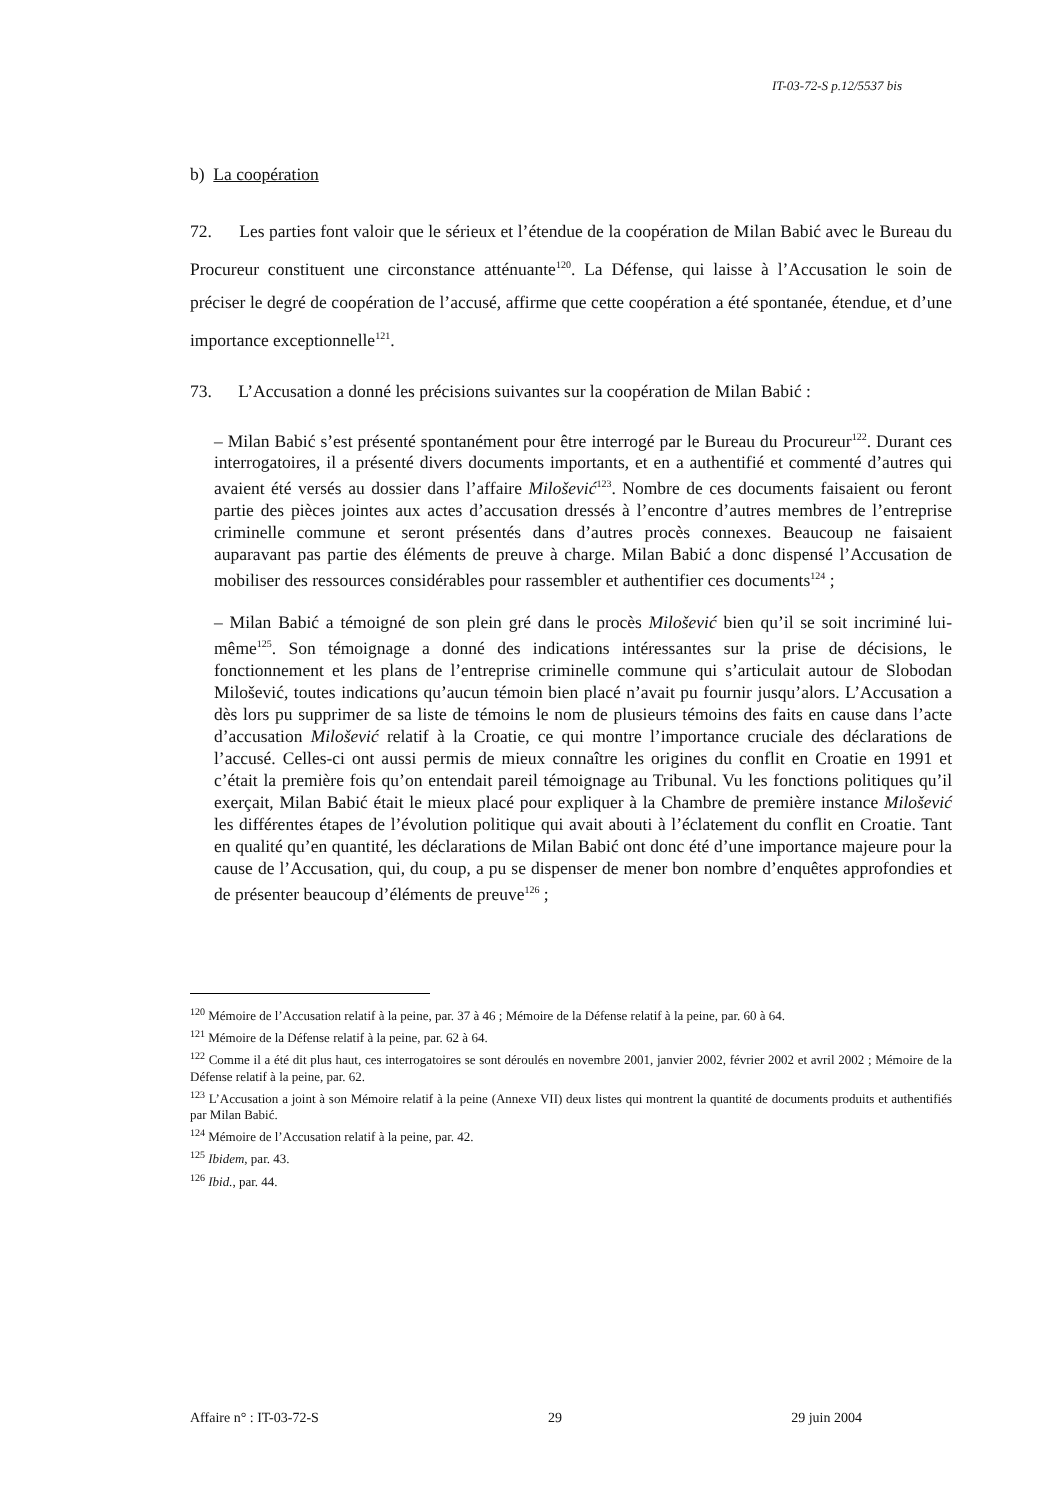IT-03-72-S p.12/5537 bis
b) La coopération
72. Les parties font valoir que le sérieux et l’étendue de la coopération de Milan Babić avec le Bureau du Procureur constituent une circonstance atténuante<sup>120</sup>. La Défense, qui laisse à l’Accusation le soin de préciser le degré de coopération de l’accusé, affirme que cette coopération a été spontanée, étendue, et d’une importance exceptionnelle<sup>121</sup>.
73. L’Accusation a donné les précisions suivantes sur la coopération de Milan Babić :
– Milan Babić s’est présenté spontanément pour être interrogé par le Bureau du Procureur<sup>122</sup>. Durant ces interrogatoires, il a présenté divers documents importants, et en a authentifié et commenté d’autres qui avaient été versés au dossier dans l’affaire Milošević<sup>123</sup>. Nombre de ces documents faisaient ou feront partie des pièces jointes aux actes d’accusation dressés à l’encontre d’autres membres de l’entreprise criminelle commune et seront présentés dans d’autres procès connexes. Beaucoup ne faisaient auparavant pas partie des éléments de preuve à charge. Milan Babić a donc dispensé l’Accusation de mobiliser des ressources considérables pour rassembler et authentifier ces documents<sup>124</sup> ;
– Milan Babić a témoigné de son plein gré dans le procès Milošević bien qu’il se soit incriminé lui-même<sup>125</sup>. Son témoignage a donné des indications intéressantes sur la prise de décisions, le fonctionnement et les plans de l’entreprise criminelle commune qui s’articulait autour de Slobodan Milošević, toutes indications qu’aucun témoin bien placé n’avait pu fournir jusqu’alors. L’Accusation a dès lors pu supprimer de sa liste de témoins le nom de plusieurs témoins des faits en cause dans l’acte d’accusation Milošević relatif à la Croatie, ce qui montre l’importance cruciale des déclarations de l’accusé. Celles-ci ont aussi permis de mieux connaître les origines du conflit en Croatie en 1991 et c’était la première fois qu’on entendait pareil témoignage au Tribunal. Vu les fonctions politiques qu’il exerçait, Milan Babić était le mieux placé pour expliquer à la Chambre de première instance Milošević les différentes étapes de l’évolution politique qui avait abouti à l’éclatement du conflit en Croatie. Tant en qualité qu’en quantité, les déclarations de Milan Babić ont donc été d’une importance majeure pour la cause de l’Accusation, qui, du coup, a pu se dispenser de mener bon nombre d’enquêtes approfondies et de présenter beaucoup d’éléments de preuve<sup>126</sup> ;
<sup>120</sup> Mémoire de l’Accusation relatif à la peine, par. 37 à 46 ; Mémoire de la Défense relatif à la peine, par. 60 à 64.
<sup>121</sup> Mémoire de la Défense relatif à la peine, par. 62 à 64.
<sup>122</sup> Comme il a été dit plus haut, ces interrogatoires se sont déroulés en novembre 2001, janvier 2002, février 2002 et avril 2002 ; Mémoire de la Défense relatif à la peine, par. 62.
<sup>123</sup> L’Accusation a joint à son Mémoire relatif à la peine (Annexe VII) deux listes qui montrent la quantité de documents produits et authentifiés par Milan Babić.
<sup>124</sup> Mémoire de l’Accusation relatif à la peine, par. 42.
<sup>125</sup> Ibidem, par. 43.
<sup>126</sup> Ibid., par. 44.
Affaire n° : IT-03-72-S 29 29 juin 2004